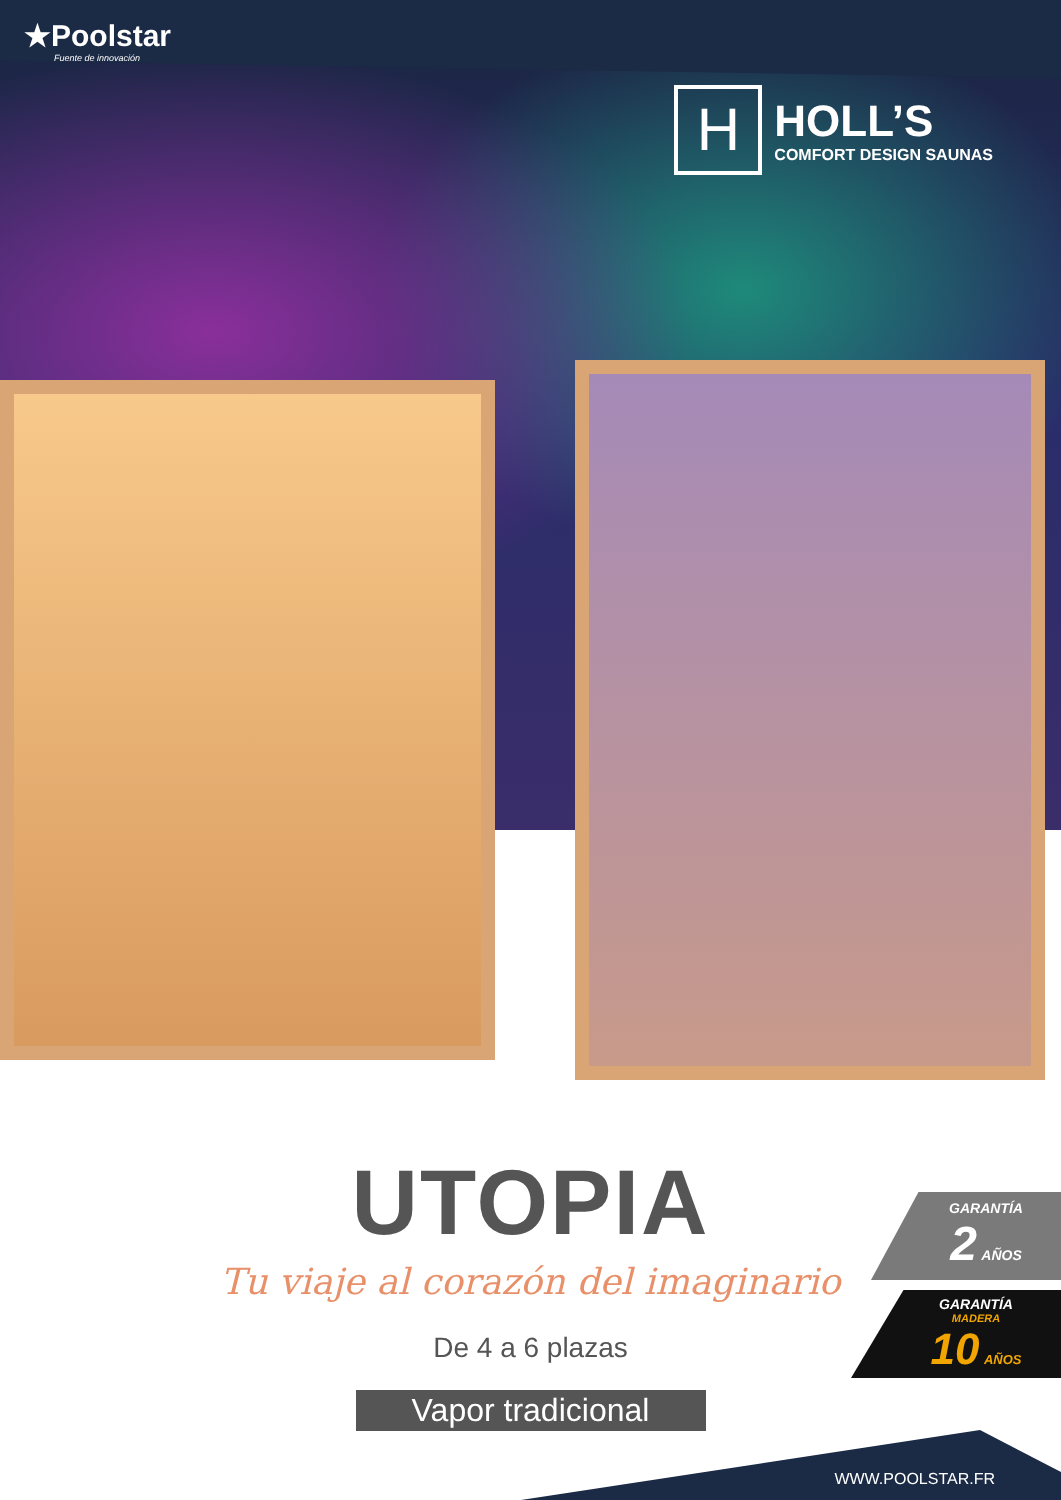★Poolstar
Fuente de innovación
H
HOLL’S
COMFORT DESIGN SAUNAS
UTOPIA
Tu viaje al corazón del imaginario
De 4 a 6 plazas
Vapor tradicional
GARANTÍA
2 AÑOS
GARANTÍA
MADERA
10 AÑOS
WWW.POOLSTAR.FR